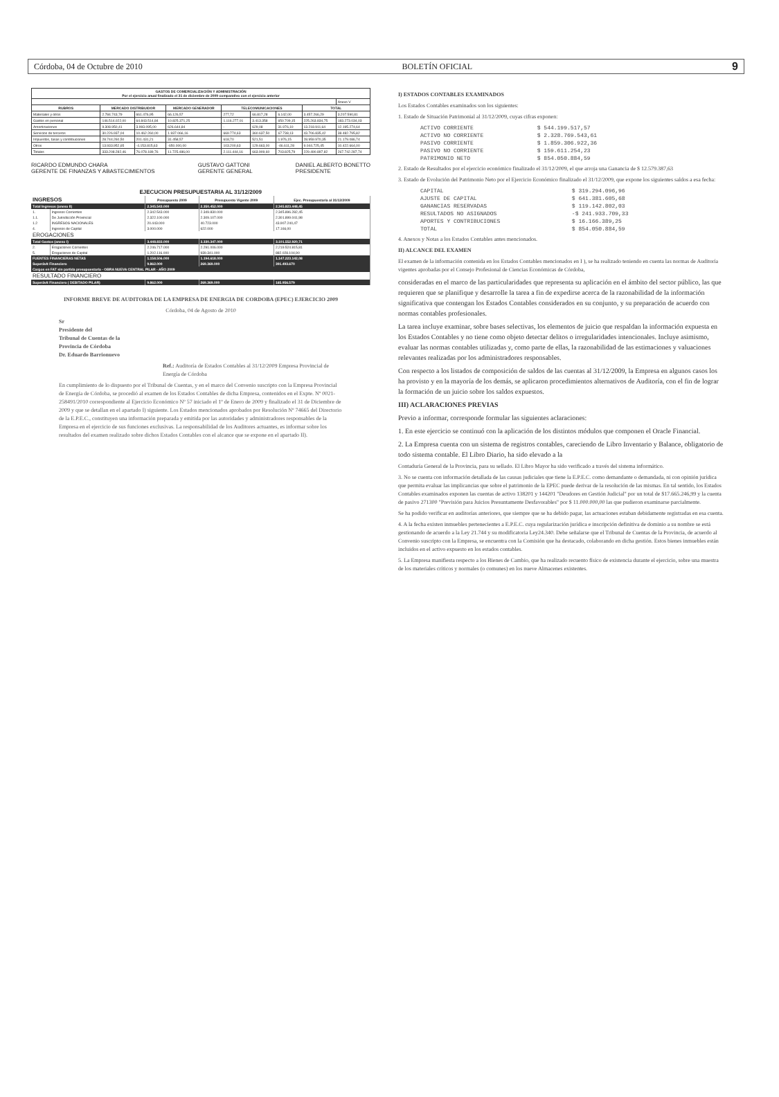Córdoba, 04 de Octubre de 2010 BOLETÍN OFICIAL 9
| GASTOS DE COMERCIALIZACIÓN Y ADMINISTRACIÓN Por el ejercicio anual finalizado el 31 de diciembre de 2009 comparativo con el ejercicio anterior | | | | | | | | |
| --- | --- | --- | --- | --- | --- | --- | --- | --- |
| | | | | | | | | Anexo V |
| RUBROS | MERCADO DISTRIBUIDOR | | MERCADO GENERADOR | TELECOMUNICACIONES | | | TOTAL | |
| Materiales y otros | 2.784.743,79 | 661.476,95 | 66.126,57 | 277,72 | 66.817,28 | 6.142,00 | 3.457.266,29 | 3.207.590,81 |
| Gastos en personal | 146.514.022,00 | 64.843.514,84 | 10.825.371,25 | 1.116.277,01 | 3.413.358 | 650.709,15 | 225.263.834,75 | 183.273.034,03 |
| Amortizaciones | 9.308.950,41 | 3.993.095,00 | 626.644,84 | - | 629,08 | 31.976,10 | 13.218.911,64 | 12.195.274,64 |
| Servicios de terceros | 30.226.937,04 | 10.462.260,00 | 1.937.066,16 | 669.774,63 | 360.637,50 | 67.738,13 | 43.706.835,42 | 38.482.795,82 |
| Impuestos, tasas y contribuciones | 28.744.260,50 | 201.431,21 | 31.458,57 | 618,70 | 521,51 | 1.976,15 | 28.959.970,35 | 21.179.086,74 |
| Otros | 13.933.952,65 | -4.153.815,63 | -650.000,00 | 103.200,63 | 129.663,00 | -46.611,28 | 9.044.725,45 | 10.422.664,00 |
| Totales | 333.208.282,46 | 76.078.189,76 | 11.725.486,00 | 2.111.444,16 | 663.909,60 | 703.825,79 | 229.490.897,82 | 267.742.287,74 |
RICARDO EDMUNDO CHARA
GERENTE DE FINANZAS Y ABASTECIMIENTOS GUSTAVO GATTONI
GERENTE GENERAL DANIEL ALBERTO BONETTO
PRESIDENTE
| EJECUCION PRESUPUESTARIA AL 31/12/2009 | | | | |
| --- | --- | --- | --- | --- |
| INGRESOS | | Presupuesto 2009 | Presupuesto Vigente 2009 | Ejec. Presupuestaria al 31/12/2009 |
| Total Ingresos (anexo II) | | 2.345.543.000 | 2.350.452.000 | 2.345.823.448,45 |
| 1. | Ingresos Corrientes | 2.342.543.000 | 2.349.830.000 | 2.345.896.282,45 |
| 1.1. | De Jurisdicción Provincial | 2.322.100.000 | 2.309.107.000 | 2.301.899.041,98 |
| 1.2 | INGRESOS NACIONALES | 20.443.000 | 40.723.000 | 43.907.240,47 |
| 4. | Ingresos de Capital | 3.000.000 | 622.000 | 17.166,00 |
| EROGACIONES | | | | |
| Total Gastos (anexo I) | | 3.448.833.000 | 3.330.347.000 | 3.101.552.920,71 |
| 2. | Erogaciones Corrientes | 2.246.717.000 | 2.291.006.000 | 2.219.524.815,81 |
| 5. | Erogaciones de Capital | 1.202.116.000 | 939.341.000 | 882.028.104,90 |
| FUENTES FINANCIERAS NETAS | | 1.158.506.000 | 1.194.618.000 | 1.147.223.142,08 |
| Superávit Financiero | | 9.862.000 | 269.369.000 | 391.493.670 |
| Cargos en FAT sin partida presupuestaria - OBRA NUEVA CENTRAL PILAR - AÑO 2009 | | | | |
| RESULTADO FINANCIERO | | | | |
| Superávit Financiero ( DEBITADO PILAR) | | 9.862.000 | 269.369.000 | 165.956.579 |
INFORME BREVE DE AUDITORIA DE LA EMPRESA DE ENERGIA DE CORDOBA (EPEC) EJERCICIO 2009
Córdoba, 04 de Agosto de 2010
Sr
Presidente del
Tribunal de Cuentas de la
Provincia de Córdoba
Dr. Eduardo Barrionuevo
Ref.: Auditoría de Estados Contables al 31/12/2009 Empresa Provincial de Energía de Córdoba
En cumplimiento de lo dispuesto por el Tribunal de Cuentas, y en el marco del Convenio suscripto con la Empresa Provincial de Energía de Córdoba, se procedió al examen de los Estados Contables de dicha Empresa, contenidos en el Expte. Nº 0021-258491/2010 correspondiente al Ejercicio Económico Nº 57 iniciado el 1º de Enero de 2009 y finalizado el 31 de Diciembre de 2009 y que se detallan en el apartado I) siguiente. Los Estados mencionados aprobados por Resolución Nº 74665 del Directorio de la E.P.E.C., constituyen una información preparada y emitida por las autoridades y administradores responsables de la Empresa en el ejercicio de sus funciones exclusivas. La responsabilidad de los Auditores actuantes, es informar sobre los resultados del examen realizado sobre dichos Estados Contables con el alcance que se expone en el apartado II).
I) ESTADOS CONTABLES EXAMINADOS
Los Estados Contables examinados son los siguientes:
1. Estado de Situación Patrimonial al 31/12/2009, cuyas cifras exponen:
| ACTIVO CORRIENTE | $ 544.199.517,57 |
| ACTIVO NO CORRIENTE | $ 2.328.769.543,61 |
| PASIVO CORRIENTE | $ 1.859.306.922,36 |
| PASIVO NO CORRIENTE | $ 159.611.254,23 |
| PATRIMONIO NETO | $ 854.050.884,59 |
2. Estado de Resultados por el ejercicio económico finalizado el 31/12/2009, el que arroja una Ganancia de $ 12.579.387,63
3. Estado de Evolución del Patrimonio Neto por el Ejercicio Económico finalizado el 31/12/2009, que expone los siguientes saldos a esa fecha:
| CAPITAL | $ 319.294.096,96 |
| AJUSTE DE CAPITAL | $ 641.381.605,68 |
| GANANCIAS RESERVADAS | $ 119.142.802,03 |
| RESULTADOS NO ASIGNADOS | -$ 241.933.709,33 |
| APORTES Y CONTRIBUCIONES | $ 16.166.389,25 |
| TOTAL | $ 854.050.884,59 |
4. Anexos y Notas a los Estados Contables antes mencionados.
II) ALCANCE DEL EXAMEN
El examen de la información contenida en los Estados Contables mencionados en I ), se ha realizado teniendo en cuenta las normas de Auditoría vigentes aprobadas por el Consejo Profesional de Ciencias Económicas de Córdoba,
consideradas en el marco de las particularidades que representa su aplicación en el ámbito del sector público, las que requieren que se planifique y desarrolle la tarea a fin de expedirse acerca de la razonabilidad de la información significativa que contengan los Estados Contables considerados en su conjunto, y su preparación de acuerdo con normas contables profesionales.
La tarea incluye examinar, sobre bases selectivas, los elementos de juicio que respaldan la información expuesta en los Estados Contables y no tiene como objeto detectar delitos o irregularidades intencionales. Incluye asimismo, evaluar las normas contables utilizadas y, como parte de ellas, la razonabilidad de las estimaciones y valuaciones relevantes realizadas por los administradores responsables.
Con respecto a los listados de composición de saldos de las cuentas al 31/12/2009, la Empresa en algunos casos los ha provisto y en la mayoría de los demás, se aplicaron procedimientos alternativos de Auditoría, con el fin de lograr la formación de un juicio sobre los saldos expuestos.
III) ACLARACIONES PREVIAS
Previo a informar, corresponde formular las siguientes aclaraciones:
1. En este ejercicio se continuó con la aplicación de los distintos módulos que componen el Oracle Financial.
2. La Empresa cuenta con un sistema de registros contables, careciendo de Libro Inventario y Balance, obligatorio de todo sistema contable. El Libro Diario, ha sido elevado a la
Contaduría General de la Provincia, para su sellado. El Libro Mayor ha sido verificado a través del sistema informático.
3. No se cuenta con información detallada de las causas judiciales que tiene la E.P.E.C. como demandante o demandada, ni con opinión jurídica que permita evaluar las implicancias que sobre el patrimonio de la EPEC puede derivar de la resolución de las mismas. En tal sentido, los Estados Contables examinados exponen las cuentas de activo 138201 y 144201 "Deudores en Gestión Judicial" por un total de $17.665.246,99 y la cuenta de pasivo 271300 "Previsión para Juicios Presuntamente Desfavorables" por $ 11.000.000,00 las que pudieron examinarse parcialmente.
Se ha podido verificar en auditorías anteriores, que siempre que se ha debido pagar, las actuaciones estaban debidamente registradas en esa cuenta.
4. A la fecha existen inmuebles pertenecientes a E.P.E.C. cuya regularización jurídica e inscripción definitiva de dominio a su nombre se está gestionando de acuerdo a la Ley 21.744 y su modificatoria Ley24.340. Debe señalarse que el Tribunal de Cuentas de la Provincia, de acuerdo al Convenio suscripto con la Empresa, se encuentra con la Comisión que ha destacado, colaborando en dicha gestión. Estos bienes inmuebles están incluidos en el activo expuesto en los estados contables.
5. La Empresa manifiesta respecto a los Bienes de Cambio, que ha realizado recuento físico de existencia durante el ejercicio, sobre una muestra de los materiales críticos y normales (o comunes) en los nueve Almacenes existentes.